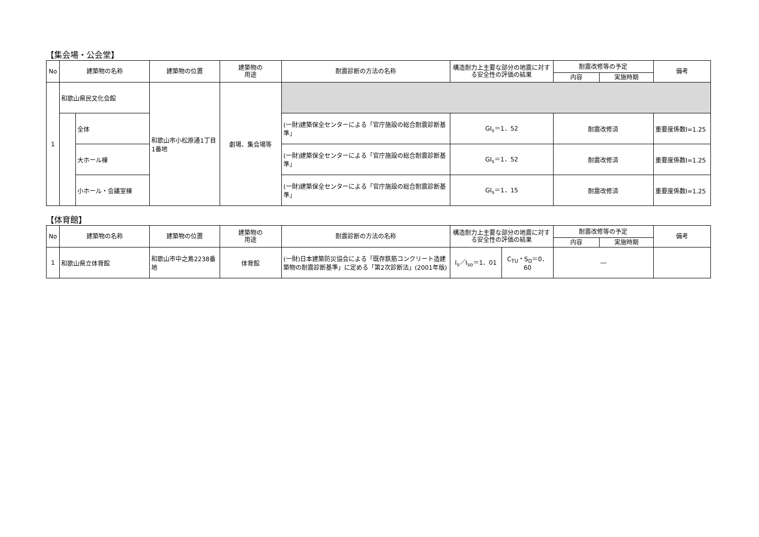【集会場・公会堂】
| No | 建築物の名称 | | 建築物の位置 | 建築物の 用途 | 耐震診断の方法の名称 | 構造耐力上主要な部分の地震に対する安全性の評価の結果 | 耐震改修等の予定 | | 備考 |
| --- | --- | --- | --- | --- | --- | --- | --- | --- | --- |
| | | | | | | | 内容 | 実施時期 | |
| 1 | 和歌山県民文化会館 | | 和歌山市小松原通1丁目1番地 | 劇場、集会場等 | | | | | |
| | | 全体 | | | (一財)建築保全センターによる「官庁施設の総合耐震診断基準」 | GI<sub>s</sub>＝1．52 | 耐震改修済 | | 重要度係数I=1.25 |
| | | 大ホール棟 | | | (一財)建築保全センターによる「官庁施設の総合耐震診断基準」 | GI<sub>s</sub>＝1．52 | 耐震改修済 | | 重要度係数I=1.25 |
| | | 小ホール・会議室棟 | | | (一財)建築保全センターによる「官庁施設の総合耐震診断基準」 | GI<sub>s</sub>＝1．15 | 耐震改修済 | | 重要度係数I=1.25 |
【体育館】
| No | 建築物の名称 | 建築物の位置 | 建築物の 用途 | 耐震診断の方法の名称 | 構造耐力上主要な部分の地震に対する安全性の評価の結果 | | 耐震改修等の予定 | | 備考 |
| --- | --- | --- | --- | --- | --- | --- | --- | --- | --- |
| | | | | | | | 内容 | 実施時期 | |
| 1 | 和歌山県立体育館 | 和歌山市中之島2238番地 | 体育館 | (一財)日本建築防災協会による「既存鉄筋コンクリート造建築物の耐震診断基準」に定める「第2次診断法」(2001年版) | I<sub>s</sub>／I<sub>so</sub>＝1．01 | C<sub>TU</sub>・S<sub>D</sub>＝0．60 | ― | | |